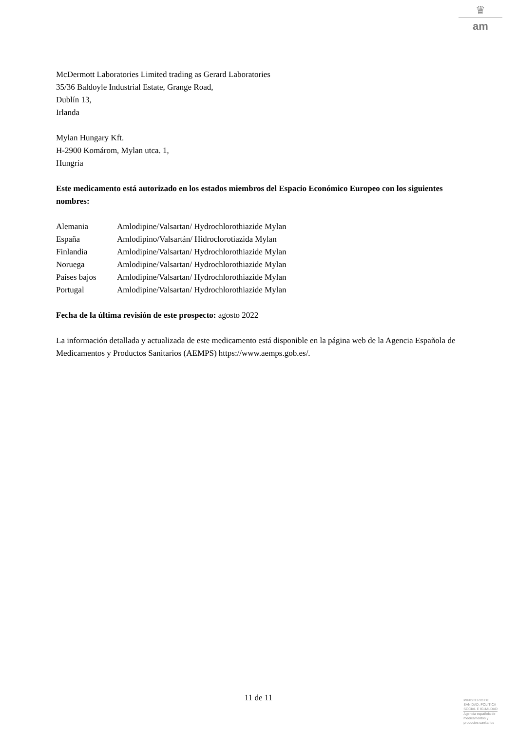♛
am
McDermott Laboratories Limited trading as Gerard Laboratories
35/36 Baldoyle Industrial Estate, Grange Road,
Dublín 13,
Irlanda
Mylan Hungary Kft.
H-2900 Komárom, Mylan utca. 1,
Hungría
Este medicamento está autorizado en los estados miembros del Espacio Económico Europeo con los siguientes nombres:
| Alemania | Amlodipine/Valsartan/ Hydrochlorothiazide Mylan |
| España | Amlodipino/Valsartán/ Hidroclorotiazida Mylan |
| Finlandia | Amlodipine/Valsartan/ Hydrochlorothiazide Mylan |
| Noruega | Amlodipine/Valsartan/ Hydrochlorothiazide Mylan |
| Países bajos | Amlodipine/Valsartan/ Hydrochlorothiazide Mylan |
| Portugal | Amlodipine/Valsartan/ Hydrochlorothiazide Mylan |
Fecha de la última revisión de este prospecto: agosto 2022
La información detallada y actualizada de este medicamento está disponible en la página web de la Agencia Española de Medicamentos y Productos Sanitarios (AEMPS) https://www.aemps.gob.es/.
11 de 11
MINISTERIO DE
SANIDAD, POLITICA
SOCIAL E IGUALDAD
Agencia española de
medicamentos y
productos sanitarios